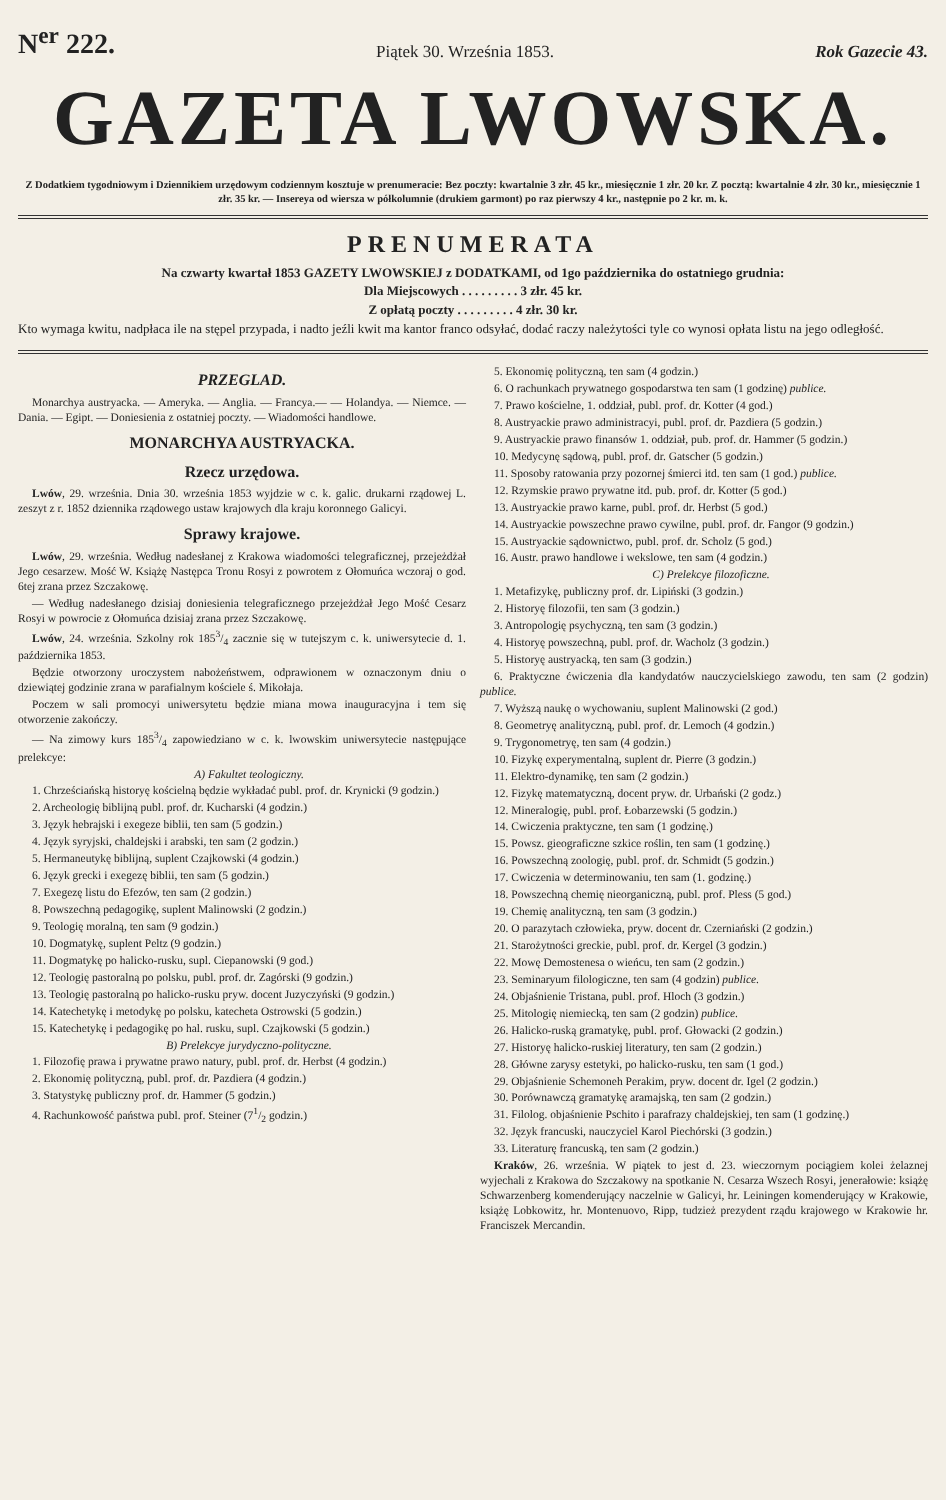N<sup>er</sup> 222. Piątek 30. Września 1853. Rok Gazecie 43.
GAZETA LWOWSKA.
Z Dodatkiem tygodniowym i Dziennikiem urzędowym codziennym kosztuje w prenumeracie: Bez poczty: kwartalnie 3 złr. 45 kr., miesięcznie 1 złr. 20 kr. Z pocztą: kwartalnie 4 złr. 30 kr., miesięcznie 1 złr. 35 kr. — Insereya od wiersza w półkolumnie (drukiem garmont) po raz pierwszy 4 kr., następnie po 2 kr. m. k.
PRENUMERATA
Na czwarty kwartał 1853 GAZETY LWOWSKIEJ z DODATKAMI, od 1go października do ostatniego grudnia:
Dla Miejscowych . . . . . . . . . 3 złr. 45 kr.
Z opłatą poczty . . . . . . . . . 4 złr. 30 kr.
Kto wymaga kwitu, nadpłaca ile na stępel przypada, i nadto jeźli kwit ma kantor franco odsyłać, dodać raczy należytości tyle co wynosi opłata listu na jego odległość.
PRZEGLAD.
Monarchya austryacka. — Ameryka. — Anglia. — Francya.— — Holandya. — Niemce. — Dania. — Egipt. — Doniesienia z ostatniej poczty. — Wiadomości handlowe.
MONARCHYA AUSTRYACKA.
Rzecz urzędowa.
Lwów, 29. września. Dnia 30. września 1853 wyjdzie w c. k. galic. drukarni rządowej L. zeszyt z r. 1852 dziennika rządowego ustaw krajowych dla kraju koronnego Galicyi.
Sprawy krajowe.
Lwów, 29. września. Według nadesłanej z Krakowa wiadomości telegraficznej, przejeżdżał Jego cesarzew. Mość W. Książę Następca Tronu Rosyi z powrotem z Ołomuńca wczoraj o god. 6tej zrana przez Szczakowę.
— Według nadesłanego dzisiaj doniesienia telegraficznego przejeżdżał Jego Mość Cesarz Rosyi w powrocie z Ołomuńca dzisiaj zrana przez Szczakowę.
Lwów, 24. września. Szkolny rok 1853/4 zacznie się w tutejszym c. k. uniwersytecie d. 1. października 1853.
Będzie otworzony uroczystem nabożeństwem, odprawionem w oznaczonym dniu o dziewiątej godzinie zrana w parafialnym kościele ś. Mikołaja.
Poczem w sali promocyi uniwersytetu będzie miana mowa inauguracyjna i tem się otworzenie zakończy.
— Na zimowy kurs 1853/4 zapowiedziano w c. k. lwowskim uniwersytecie następujące prelekcye:
A) Fakultet teologiczny.
1. Chrześciańską historyę kościelną będzie wykładać publ. prof. dr. Krynicki (9 godzin.)
2. Archeologię biblijną publ. prof. dr. Kucharski (4 godzin.)
3. Język hebrajski i exegeze biblii, ten sam (5 godzin.)
4. Język syryjski, chaldejski i arabski, ten sam (2 godzin.)
5. Hermaneutykę biblijną, suplent Czajkowski (4 godzin.)
6. Język grecki i exegezę biblii, ten sam (5 godzin.)
7. Exegezę listu do Efezów, ten sam (2 godzin.)
8. Powszechną pedagogikę, suplent Malinowski (2 godzin.)
9. Teologię moralną, ten sam (9 godzin.)
10. Dogmatykę, suplent Peltz (9 godzin.)
11. Dogmatykę po halicko-rusku, supl. Ciepanowski (9 god.)
12. Teologię pastoralną po polsku, publ. prof. dr. Zagórski (9 godzin.)
13. Teologię pastoralną po halicko-rusku pryw. docent Juzyczyński (9 godzin.)
14. Katechetykę i metodykę po polsku, katecheta Ostrowski (5 godzin.)
15. Katechetykę i pedagogikę po hal. rusku, supl. Czajkowski (5 godzin.)
B) Prelekcye jurydyczno-polityczne.
1. Filozofię prawa i prywatne prawo natury, publ. prof. dr. Herbst (4 godzin.)
2. Ekonomię polityczną, publ. prof. dr. Pazdiera (4 godzin.)
3. Statystykę publiczny prof. dr. Hammer (5 godzin.)
4. Rachunkowość państwa publ. prof. Steiner (71/2 godzin.)
5. Ekonomię polityczną, ten sam (4 godzin.)
6. O rachunkach prywatnego gospodarstwa ten sam (1 godzinę) publice.
7. Prawo kościelne, 1. oddział, publ. prof. dr. Kotter (4 god.)
8. Austryackie prawo administracyi, publ. prof. dr. Pazdiera (5 godzin.)
9. Austryackie prawo finansów 1. oddział, pub. prof. dr. Hammer (5 godzin.)
10. Medycynę sądową, publ. prof. dr. Gatscher (5 godzin.)
11. Sposoby ratowania przy pozornej śmierci itd. ten sam (1 god.) publice.
12. Rzymskie prawo prywatne itd. pub. prof. dr. Kotter (5 god.)
13. Austryackie prawo karne, publ. prof. dr. Herbst (5 god.)
14. Austryackie powszechne prawo cywilne, publ. prof. dr. Fangor (9 godzin.)
15. Austryackie sądownictwo, publ. prof. dr. Scholz (5 god.)
16. Austr. prawo handlowe i wekslowe, ten sam (4 godzin.)
C) Prelekcye filozoficzne.
1. Metafizykę, publiczny prof. dr. Lipiński (3 godzin.)
2. Historyę filozofii, ten sam (3 godzin.)
3. Antropologię psychyczną, ten sam (3 godzin.)
4. Historyę powszechną, publ. prof. dr. Wacholz (3 godzin.)
5. Historyę austryacką, ten sam (3 godzin.)
6. Praktyczne ćwiczenia dla kandydatów nauczycielskiego zawodu, ten sam (2 godzin) publice.
7. Wyższą naukę o wychowaniu, suplent Malinowski (2 god.)
8. Geometryę analityczną, publ. prof. dr. Lemoch (4 godzin.)
9. Trygonometryę, ten sam (4 godzin.)
10. Fizykę experymentalną, suplent dr. Pierre (3 godzin.)
11. Elektro-dynamikę, ten sam (2 godzin.)
12. Fizykę matematyczną, docent pryw. dr. Urbański (2 godz.)
12. Mineralogię, publ. prof. Łobarzewski (5 godzin.)
14. Cwiczenia praktyczne, ten sam (1 godzinę.)
15. Powsz. gieograficzne szkice roślin, ten sam (1 godzinę.)
16. Powszechną zoologię, publ. prof. dr. Schmidt (5 godzin.)
17. Cwiczenia w determinowaniu, ten sam (1. godzinę.)
18. Powszechną chemię nieorganiczną, publ. prof. Pless (5 god.)
19. Chemię analityczną, ten sam (3 godzin.)
20. O parazytach człowieka, pryw. docent dr. Czerniański (2 godzin.)
21. Starożytności greckie, publ. prof. dr. Kergel (3 godzin.)
22. Mowę Demostenesa o wieńcu, ten sam (2 godzin.)
23. Seminaryum filologiczne, ten sam (4 godzin) publice.
24. Objaśnienie Tristana, publ. prof. Hloch (3 godzin.)
25. Mitologię niemiecką, ten sam (2 godzin) publice.
26. Halicko-ruską gramatykę, publ. prof. Głowacki (2 godzin.)
27. Historyę halicko-ruskiej literatury, ten sam (2 godzin.)
28. Główne zarysy estetyki, po halicko-rusku, ten sam (1 god.)
29. Objaśnienie Schemoneh Perakim, pryw. docent dr. Igel (2 godzin.)
30. Porównawczą gramatykę aramajską, ten sam (2 godzin.)
31. Filolog. objaśnienie Pschito i parafrazy chaldejskiej, ten sam (1 godzinę.)
32. Język francuski, nauczyciel Karol Piechórski (3 godzin.)
33. Literaturę francuską, ten sam (2 godzin.)
Kraków, 26. września. W piątek to jest d. 23. wieczornym pociągiem kolei żelaznej wyjechali z Krakowa do Szczakowy na spotkanie N. Cesarza Wszech Rosyi, jenerałowie: książę Schwarzenberg komenderujący naczelnie w Galicyi, hr. Leiningen komenderujący w Krakowie, książę Lobkowitz, hr. Montenuovo, Ripp, tudzież prezydent rządu krajowego w Krakowie hr. Franciszek Mercandin.